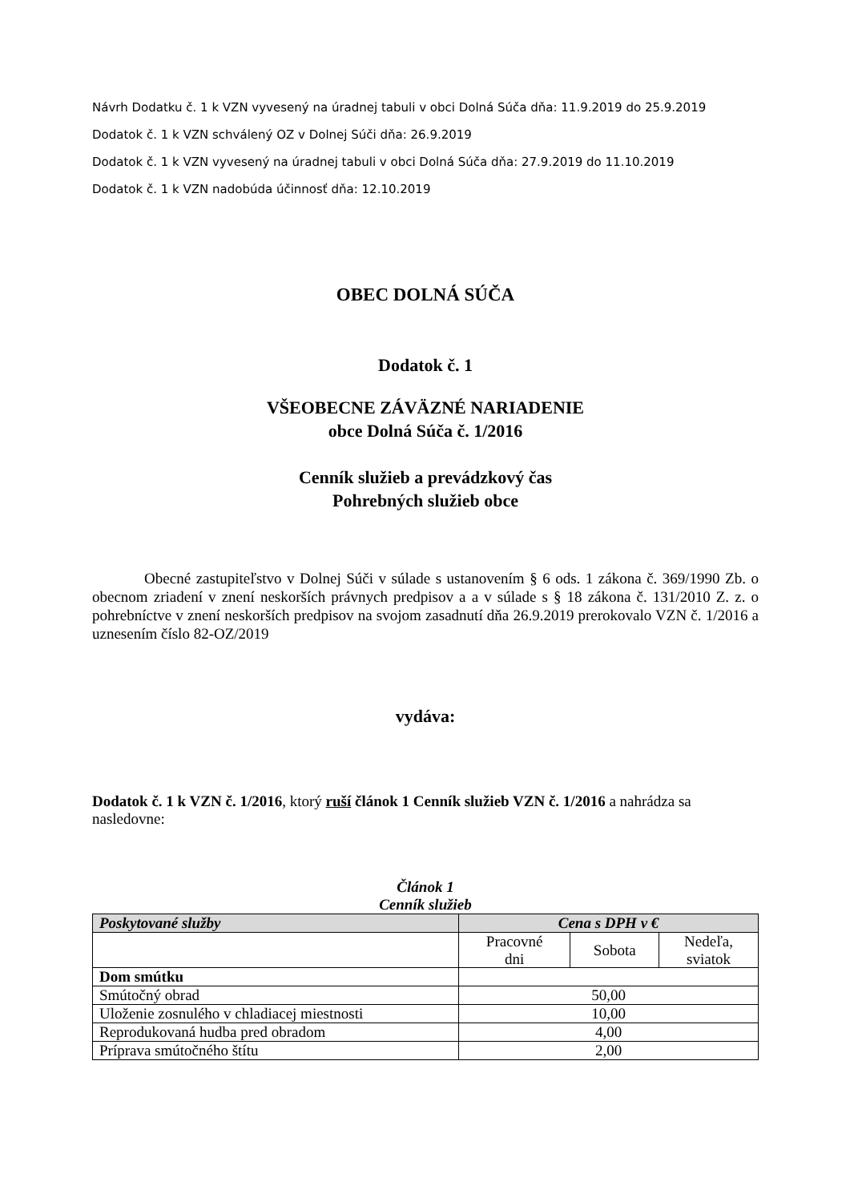Návrh Dodatku č. 1 k VZN vyvesený na úradnej tabuli v obci Dolná Súča dňa: 11.9.2019 do 25.9.2019
Dodatok č. 1 k VZN schválený OZ v Dolnej Súči dňa: 26.9.2019
Dodatok č. 1 k VZN vyvesený na úradnej tabuli v obci Dolná Súča dňa: 27.9.2019 do 11.10.2019
Dodatok č. 1 k VZN nadobúda účinnosť dňa: 12.10.2019
OBEC DOLNÁ SÚČA
Dodatok č. 1
VŠEOBECNE ZÁVÄZNÉ NARIADENIE
obce Dolná Súča č. 1/2016
Cenník služieb a prevádzkový čas
Pohrebných služieb obce
Obecné zastupiteľstvo v Dolnej Súči v súlade s ustanovením § 6 ods. 1 zákona č. 369/1990 Zb. o obecnom zriadení v znení neskorších právnych predpisov a a v súlade s § 18 zákona č. 131/2010 Z. z. o pohrebníctve v znení neskorších predpisov na svojom zasadnutí dňa 26.9.2019 prerokovalo VZN č. 1/2016 a uznesením číslo 82-OZ/2019
vydáva:
Dodatok č. 1 k VZN č. 1/2016, ktorý ruší článok 1 Cenník služieb VZN č. 1/2016 a nahrádza sa nasledovne:
Článok 1
Cenník služieb
| Poskytované služby | Cena s DPH v € | | |
| --- | --- | --- | --- |
| | Pracovné dni | Sobota | Nedeľa, sviatok |
| Dom smútku | | | |
| Smútočný obrad | 50,00 | | |
| Uloženie zosnulého v chladiacej miestnosti | 10,00 | | |
| Reprodukovaná hudba pred obradom | 4,00 | | |
| Príprava smútočného štítu | 2,00 | | |